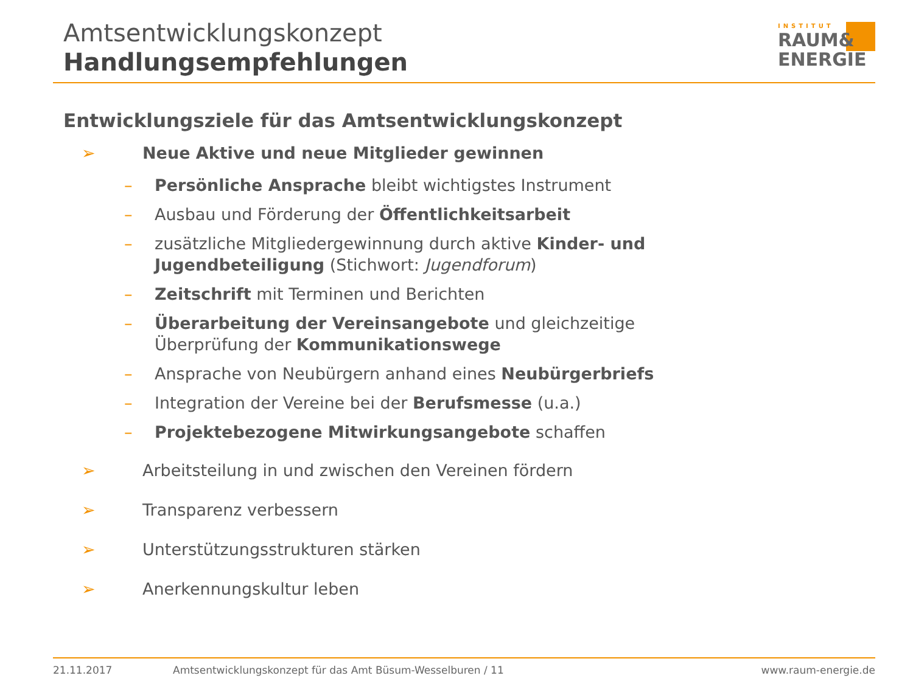Amtsentwicklungskonzept
Handlungsempfehlungen
INSTITUT
RAUM&
ENERGIE
Entwicklungsziele für das Amtsentwicklungskonzept
➢ Neue Aktive und neue Mitglieder gewinnen
– Persönliche Ansprache bleibt wichtigstes Instrument
– Ausbau und Förderung der Öffentlichkeitsarbeit
– zusätzliche Mitgliedergewinnung durch aktive Kinder- und Jugendbeteiligung (Stichwort: Jugendforum)
– Zeitschrift mit Terminen und Berichten
– Überarbeitung der Vereinsangebote und gleichzeitige Überprüfung der Kommunikationswege
– Ansprache von Neubürgern anhand eines Neubürgerbriefs
– Integration der Vereine bei der Berufsmesse (u.a.)
– Projektebezogene Mitwirkungsangebote schaffen
➢ Arbeitsteilung in und zwischen den Vereinen fördern
➢ Transparenz verbessern
➢ Unterstützungsstrukturen stärken
➢ Anerkennungskultur leben
21.11.2017 Amtsentwicklungskonzept für das Amt Büsum-Wesselburen / 11 www.raum-energie.de